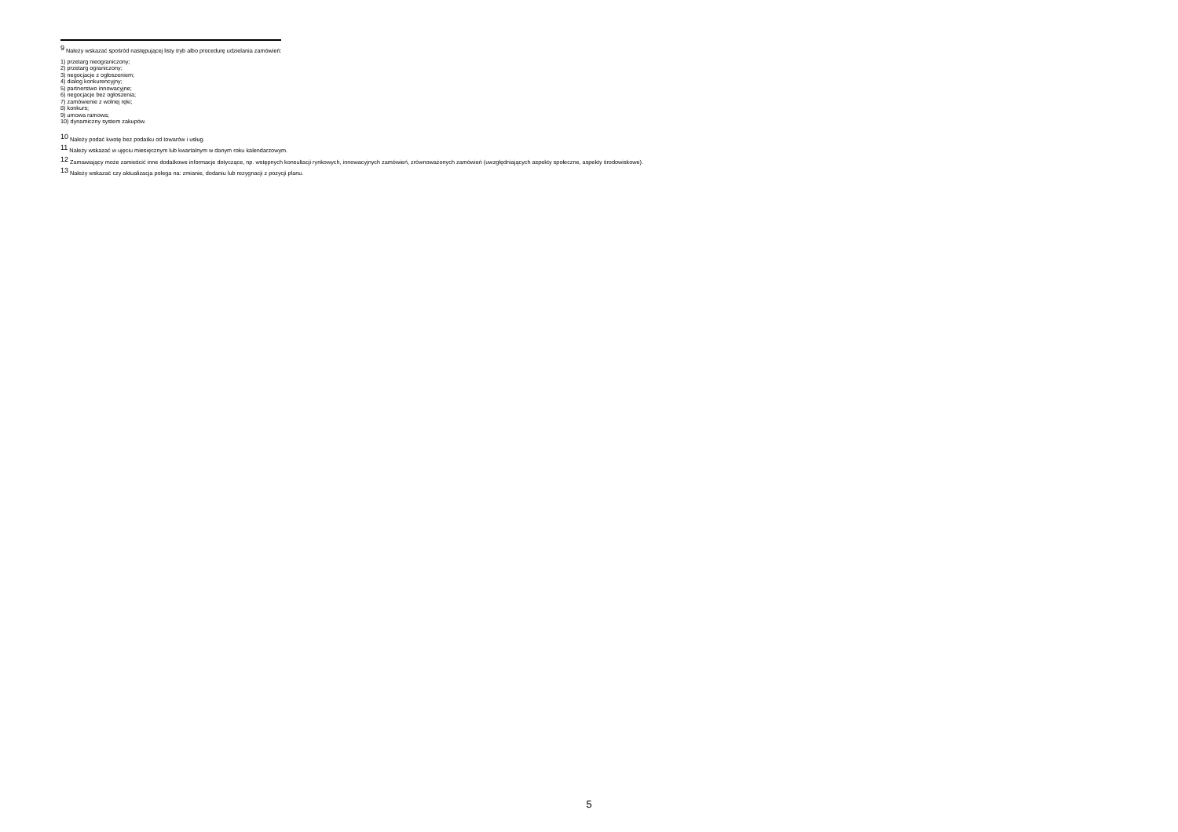<sup>9</sup> Należy wskazać spośród następującej listy tryb albo procedurę udzielania zamówień:
1) przetarg nieograniczony;
2) przetarg ograniczony;
3) negocjacje z ogłoszeniem;
4) dialog konkurencyjny;
5) partnerstwo innowacyjne;
6) negocjacje bez ogłoszenia;
7) zamówienie z wolnej ręki;
8) konkurs;
9) umowa ramowa;
10) dynamiczny system zakupów.
<sup>10</sup> Należy podać kwotę bez podatku od towarów i usług.
<sup>11</sup> Należy wskazać w ujęciu miesięcznym lub kwartalnym w danym roku kalendarzowym.
<sup>12</sup> Zamawiający może zamieścić inne dodatkowe informacje dotyczące, np. wstępnych konsultacji rynkowych, innowacyjnych zamówień, zrównoważonych zamówień (uwzględniających aspekty społeczne, aspekty środowiskowe).
<sup>13</sup> Należy wskazać czy aktualizacja polega na: zmianie, dodaniu lub rezygnacji z pozycji planu.
5